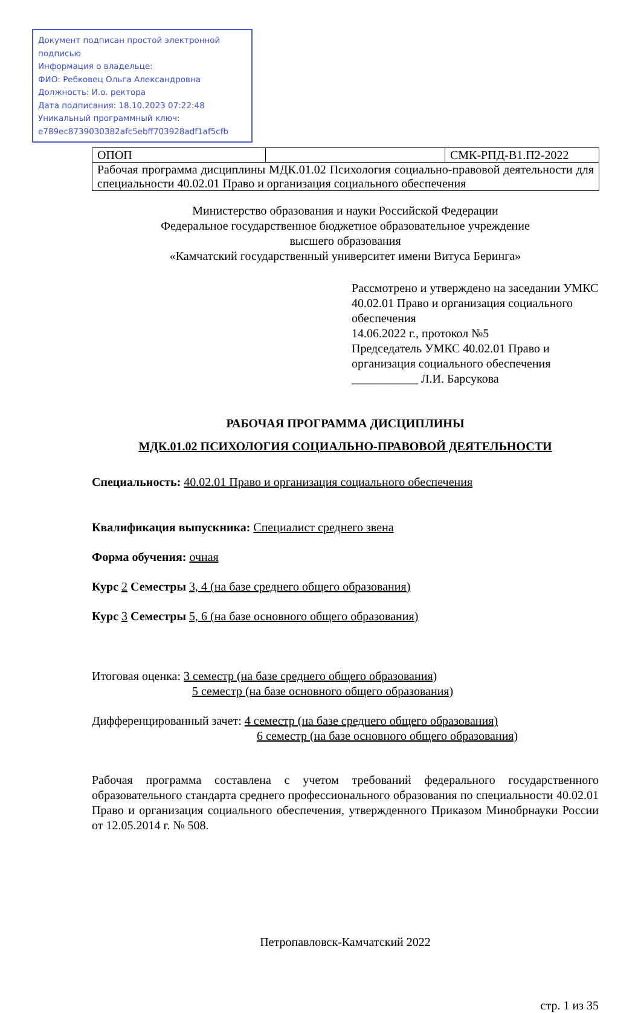Документ подписан простой электронной подписью
Информация о владельце:
ФИО: Ребковец Ольга Александровна
Должность: И.о. ректора
Дата подписания: 18.10.2023 07:22:48
Уникальный программный ключ:
e789ec8739030382afc5ebff703928adf1af5cfb
| ОПОП | | СМК-РПД-В1.П2-2022 |
| Рабочая программа дисциплины МДК.01.02 Психология социально-правовой деятельности для специальности 40.02.01 Право и организация социального обеспечения | | |
Министерство образования и науки Российской Федерации
Федеральное государственное бюджетное образовательное учреждение
высшего образования
«Камчатский государственный университет имени Витуса Беринга»
Рассмотрено и утверждено на заседании УМКС 40.02.01 Право и организация социального обеспечения
14.06.2022 г., протокол №5
Председатель УМКС 40.02.01 Право и организация социального обеспечения
___________ Л.И. Барсукова
РАБОЧАЯ ПРОГРАММА ДИСЦИПЛИНЫ
МДК.01.02 ПСИХОЛОГИЯ СОЦИАЛЬНО-ПРАВОВОЙ ДЕЯТЕЛЬНОСТИ
Специальность: 40.02.01 Право и организация социального обеспечения
Квалификация выпускника: Специалист среднего звена
Форма обучения: очная
Курс 2 Семестры 3, 4 (на базе среднего общего образования)
Курс 3 Семестры 5, 6 (на базе основного общего образования)
Итоговая оценка: 3 семестр (на базе среднего общего образования)
5 семестр (на базе основного общего образования)
Дифференцированный зачет: 4 семестр (на базе среднего общего образования)
6 семестр (на базе основного общего образования)
Рабочая программа составлена с учетом требований федерального государственного образовательного стандарта среднего профессионального образования по специальности 40.02.01 Право и организация социального обеспечения, утвержденного Приказом Минобрнауки России от 12.05.2014 г. № 508.
Петропавловск-Камчатский 2022
стр. 1 из 35